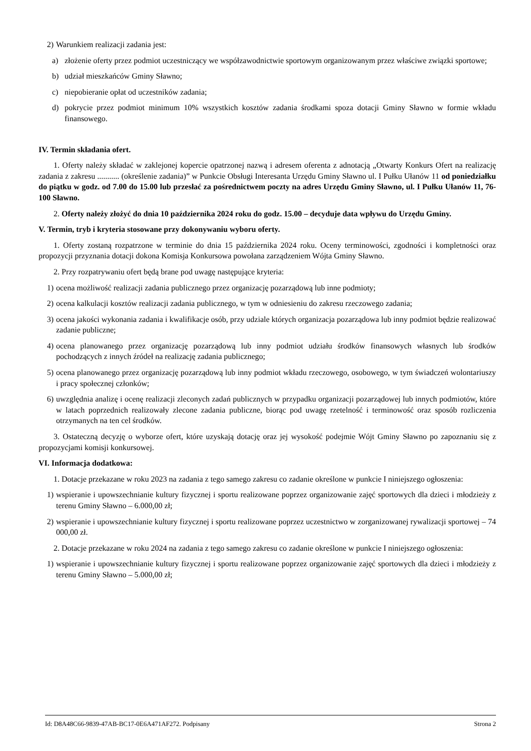2) Warunkiem realizacji zadania jest:
a) złożenie oferty przez podmiot uczestniczący we współzawodnictwie sportowym organizowanym przez właściwe związki sportowe;
b) udział mieszkańców Gminy Sławno;
c) niepobieranie opłat od uczestników zadania;
d) pokrycie przez podmiot minimum 10% wszystkich kosztów zadania środkami spoza dotacji Gminy Sławno w formie wkładu finansowego.
IV. Termin składania ofert.
1. Oferty należy składać w zaklejonej kopercie opatrzonej nazwą i adresem oferenta z adnotacją „Otwarty Konkurs Ofert na realizację zadania z zakresu ........... (określenie zadania)” w Punkcie Obsługi Interesanta Urzędu Gminy Sławno ul. I Pułku Ułanów 11 od poniedziałku do piątku w godz. od 7.00 do 15.00 lub przesłać za pośrednictwem poczty na adres Urzędu Gminy Sławno, ul. I Pułku Ułanów 11, 76-100 Sławno.
2. Oferty należy złożyć do dnia 10 października 2024 roku do godz. 15.00 – decyduje data wpływu do Urzędu Gminy.
V. Termin, tryb i kryteria stosowane przy dokonywaniu wyboru oferty.
1. Oferty zostaną rozpatrzone w terminie do dnia 15 października 2024 roku. Oceny terminowości, zgodności i kompletności oraz propozycji przyznania dotacji dokona Komisja Konkursowa powołana zarządzeniem Wójta Gminy Sławno.
2. Przy rozpatrywaniu ofert będą brane pod uwagę następujące kryteria:
1) ocena możliwość realizacji zadania publicznego przez organizację pozarządową lub inne podmioty;
2) ocena kalkulacji kosztów realizacji zadania publicznego, w tym w odniesieniu do zakresu rzeczowego zadania;
3) ocena jakości wykonania zadania i kwalifikacje osób, przy udziale których organizacja pozarządowa lub inny podmiot będzie realizować zadanie publiczne;
4) ocena planowanego przez organizację pozarządową lub inny podmiot udziału środków finansowych własnych lub środków pochodzących z innych źródeł na realizację zadania publicznego;
5) ocena planowanego przez organizację pozarządową lub inny podmiot wkładu rzeczowego, osobowego, w tym świadczeń wolontariuszy i pracy społecznej członków;
6) uwzględnia analizę i ocenę realizacji zleconych zadań publicznych w przypadku organizacji pozarządowej lub innych podmiotów, które w latach poprzednich realizowały zlecone zadania publiczne, biorąc pod uwagę rzetelność i terminowość oraz sposób rozliczenia otrzymanych na ten cel środków.
3. Ostateczną decyzję o wyborze ofert, które uzyskają dotację oraz jej wysokość podejmie Wójt Gminy Sławno po zapoznaniu się z propozycjami komisji konkursowej.
VI. Informacja dodatkowa:
1. Dotacje przekazane w roku 2023 na zadania z tego samego zakresu co zadanie określone w punkcie I niniejszego ogłoszenia:
1) wspieranie i upowszechnianie kultury fizycznej i sportu realizowane poprzez organizowanie zajęć sportowych dla dzieci i młodzieży z terenu Gminy Sławno – 6.000,00 zł;
2) wspieranie i upowszechnianie kultury fizycznej i sportu realizowane poprzez uczestnictwo w zorganizowanej rywalizacji sportowej – 74 000,00 zł.
2. Dotacje przekazane w roku 2024 na zadania z tego samego zakresu co zadanie określone w punkcie I niniejszego ogłoszenia:
1) wspieranie i upowszechnianie kultury fizycznej i sportu realizowane poprzez organizowanie zajęć sportowych dla dzieci i młodzieży z terenu Gminy Sławno – 5.000,00 zł;
Id: D8A48C66-9839-47AB-BC17-0E6A471AF272. Podpisany Strona 2